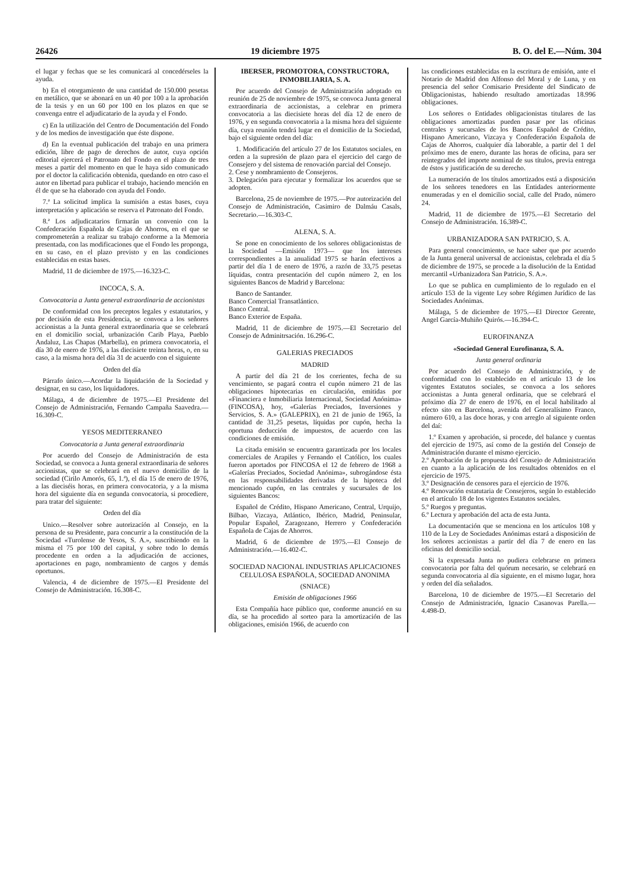26426 19 diciembre 1975 B. O. del E.—Núm. 304
el lugar y fechas que se les comunicará al concedérseles la ayuda.
b) En el otorgamiento de una cantidad de 150.000 pesetas en metálico, que se abonará en un 40 por 100 a la aprobación de la tesis y en un 60 por 100 en los plazos en que se convenga entre el adjudicatario de la ayuda y el Fondo.
c) En la utilización del Centro de Documentación del Fondo y de los medios de investigación que éste dispone.
d) En la eventual publicación del trabajo en una primera edición, libre de pago de derechos de autor, cuya opción editorial ejercerá el Patronato del Fondo en el plazo de tres meses a partir del momento en que le haya sido comunicado por el doctor la calificación obtenida, quedando en otro caso el autor en libertad para publicar el trabajo, haciendo mención en él de que se ha elaborado con ayuda del Fondo.
7.ª La solicitud implica la sumisión a estas bases, cuya interpretación y aplicación se reserva el Patronato del Fondo.
8.ª Los adjudicatarios firmarán un convenio con la Confederación Española de Cajas de Ahorros, en el que se comprometerán a realizar su trabajo conforme a la Memoria presentada, con las modificaciones que el Fondo les proponga, en su caso, en el plazo previsto y en las condiciones establecidas en estas bases.
Madrid, 11 de diciembre de 1975.—16.323-C.
INCOCA, S. A.
Convocatoria a Junta general extraordinaria de accionistas
De conformidad con los preceptos legales y estatutarios, y por decisión de esta Presidencia, se convoca a los señores accionistas a la Junta general extraordinaria que se celebrará en el domicilio social, urbanización Carib Playa, Pueblo Andaluz, Las Chapas (Marbella), en primera convocatoria, el día 30 de enero de 1976, a las diecisiete treinta horas, o, en su caso, a la misma hora del día 31 de acuerdo con el siguiente
Orden del día
Párrafo único.—Acordar la liquidación de la Sociedad y designar, en su caso, los liquidadores.
Málaga, 4 de diciembre de 1975.—El Presidente del Consejo de Administración, Fernando Campaña Saavedra.—16.309-C.
YESOS MEDITERRANEO
Convocatoria a Junta general extraordinaria
Por acuerdo del Consejo de Administración de esta Sociedad, se convoca a Junta general extraordinaria de señores accionistas, que se celebrará en el nuevo domicilio de la sociedad (Cirilo Amorós, 65, 1.ª), el día 15 de enero de 1976, a las dieciséis horas, en primera convocatoria, y a la misma hora del siguiente día en segunda convocatoria, si procediere, para tratar del siguiente:
Orden del día
Unico.—Resolver sobre autorizacíón al Consejo, en la persona de su Presidente, para concurrir a la constitución de la Sociedad «Turolense de Yesos, S. A.», suscribiendo en la misma el 75 por 100 del capital, y sobre todo lo demás procedente en orden a la adjudicación de acciones, aportaciones en pago, nombramiento de cargos y demás oportunos.
Valencia, 4 de diciembre de 1975.—El Presidente del Consejo de Administración. 16.308-C.
IBERSER, PROMOTORA, CONSTRUCTORA, INMOBILIARIA, S. A.
Por acuerdo del Consejo de Administración adoptado en reunión de 25 de noviembre de 1975, se convoca Junta general extraordinaria de accionistas, a celebrar en primera convocatoria a las diecisiete horas del día 12 de enero de 1976, y en segunda convocatoria a la misma hora del siguiente día, cuya reunión tendrá lugar en el domicilio de la Sociedad, bajo el siguiente orden del día:
1. Modificación del artículo 27 de los Estatutos sociales, en orden a la supresión de plazo para el ejercicio del cargo de Consejero y del sistema de renovación parcial del Consejo.
2. Cese y nombramiento de Consejeros.
3. Delegación para ejecutar y formalizar los acuerdos que se adopten.
Barcelona, 25 de noviembre de 1975.—Por autorización del Consejo de Administración, Casimiro de Dalmáu Casals, Secretario.—16.303-C.
ALENA, S. A.
Se pone en conocimiento de los señores obligacionistas de la Sociedad —Emisión 1973— que los intereses correspondientes a la anualidad 1975 se harán efectivos a partir del día 1 de enero de 1976, a razón de 33,75 pesetas líquidas, contra presentación del cupón número 2, en los siguientes Bancos de Madrid y Barcelona:
Banco de Santander.
Banco Comercial Transatlántico.
Banco Central.
Banco Exterior de España.
Madrid, 11 de diciembre de 1975.—El Secretario del Consejo de Adminitrsación. 16.296-C.
GALERIAS PRECIADOS
MADRID
A partir del día 21 de los corrientes, fecha de su vencimiento, se pagará contra el cupón número 21 de las obligaciones hipotecarias en circulación, emitidas por «Financiera e Inmobiliaria Internacional, Sociedad Anónima» (FINCOSA), hoy, «Galerías Preciados, Inversiones y Servicios, S. A.» (GALEPRIX), en 21 de junio de 1965, la cantidad de 31,25 pesetas, líquidas por cupón, hecha la oportuna deducción de impuestos, de acuerdo con las condiciones de emisión.
La citada emisión se encuentra garantizada por los locales comerciales de Arapiles y Fernando el Católico, los cuales fueron aportados por FINCOSA el 12 de febrero de 1968 a «Galerías Preciados, Sociedad Anónima», subrogándose ésta en las responsabilidades derivadas de la hipoteca del mencionado cupón, en las centrales y sucursales de los siguientes Bancos:
Español de Crédito, Hispano Americano, Central, Urquijo, Bilbao, Vizcaya, Atlántico, Ibérico, Madrid, Peninsular, Popular Español, Zaragozano, Herrero y Confederación Española de Cajas de Ahorros.
Madrid, 6 de diciembre de 1975.—El Consejo de Administración.—16.402-C.
SOCIEDAD NACIONAL INDUSTRIAS APLICACIONES CELULOSA ESPAÑOLA, SOCIEDAD ANONIMA
(SNIACE)
Emisión de obligaciones 1966
Esta Compañía hace público que, conforme anunció en su día, se ha procedido al sorteo para la amortización de las obligaciones, emisión 1966, de acuerdo con
las condiciones establecidas en la escritura de emisión, ante el Notario de Madrid don Alfonso del Moral y de Luna, y en presencia del señor Comisario Presidente del Sindicato de Obligacionistas, habiendo resultado amortizadas 18.996 obligaciones.
Los señores o Entidades obligacionistas titulares de las obligaciones amortizadas pueden pasar por las oficinas centrales y sucursales de los Bancos Español de Crédito, Hispano Americano, Vizcaya y Confederación Española de Cajas de Ahorros, cualquier día laborable, a partir del 1 del próximo mes de enero, durante las horas de oficina, para ser reintegrados del importe nominal de sus títulos, previa entrega de éstos y justificación de su derecho.
La numeración de los títulos amortizados está a disposición de los señores tenedores en las Entidades anteriormente enumeradas y en el domicilio social, calle del Prado, número 24.
Madrid, 11 de diciembre de 1975.—El Secretario del Consejo de Administración. 16.389-C.
URBANIZADORA SAN PATRICIO, S. A.
Para general conocimiento, se hace saber que por acuerdo de la Junta general universal de accionistas, celebrada el día 5 de diciembre de 1975, se procede a la disolución de la Entidad mercantil «Urbanizadora San Patricio, S. A.».
Lo que se publica en cumplimiento de lo regulado en el artículo 153 de la vigente Ley sobre Régimen Jurídico de las Sociedades Anónimas.
Málaga, 5 de diciembre de 1975.—El Director Gerente, Angel García-Muhiño Quirós.—16.394-C.
EUROFINANZA
«Sociedad General Eurofinanza, S. A.
Junta general ordinaria
Por acuerdo del Consejo de Administración, y de conformidad con lo establecido en el artículo 13 de los vigentes Estatutos sociales, se convoca a los señores accionistas a Junta general ordinaria, que se celebrará el próximo día 27 de enero de 1976, en el local habilitado al efecto sito en Barcelona, avenida del Generalísimo Franco, número 610, a las doce horas, y con arreglo al siguiente orden del daí:
1.º Examen y aprobación, si procede, del balance y cuentas del ejercicio de 1975, así como de la gestión del Consejo de Administración durante el mismo ejercicio.
2.º Aprobación de la propuesta del Consejo de Administración en cuanto a la aplicación de los resultados obtenidos en el ejercicio de 1975.
3.º Designación de censores para el ejercicio de 1976.
4.º Renovación estatutaria de Consejeros, según lo establecido en el artículo 18 de los vigentes Estatutos sociales.
5.º Ruegos y preguntas.
6.º Lectura y aprobación del acta de esta Junta.
La documentación que se menciona en los artículos 108 y 110 de la Ley de Sociedades Anónimas estará a disposición de los señores accionistas a partir del día 7 de enero en las oficinas del domicilio social.
Si la expresada Junta no pudiera celebrarse en primera convocatoria por falta del quórum necesario, se celebrará en segunda convocatoria al día siguiente, en el mismo lugar, hora y orden del día señalados.
Barcelona, 10 de diciembre de 1975.—El Secretario del Consejo de Administración, Ignacio Casanovas Parella.—4.498-D.